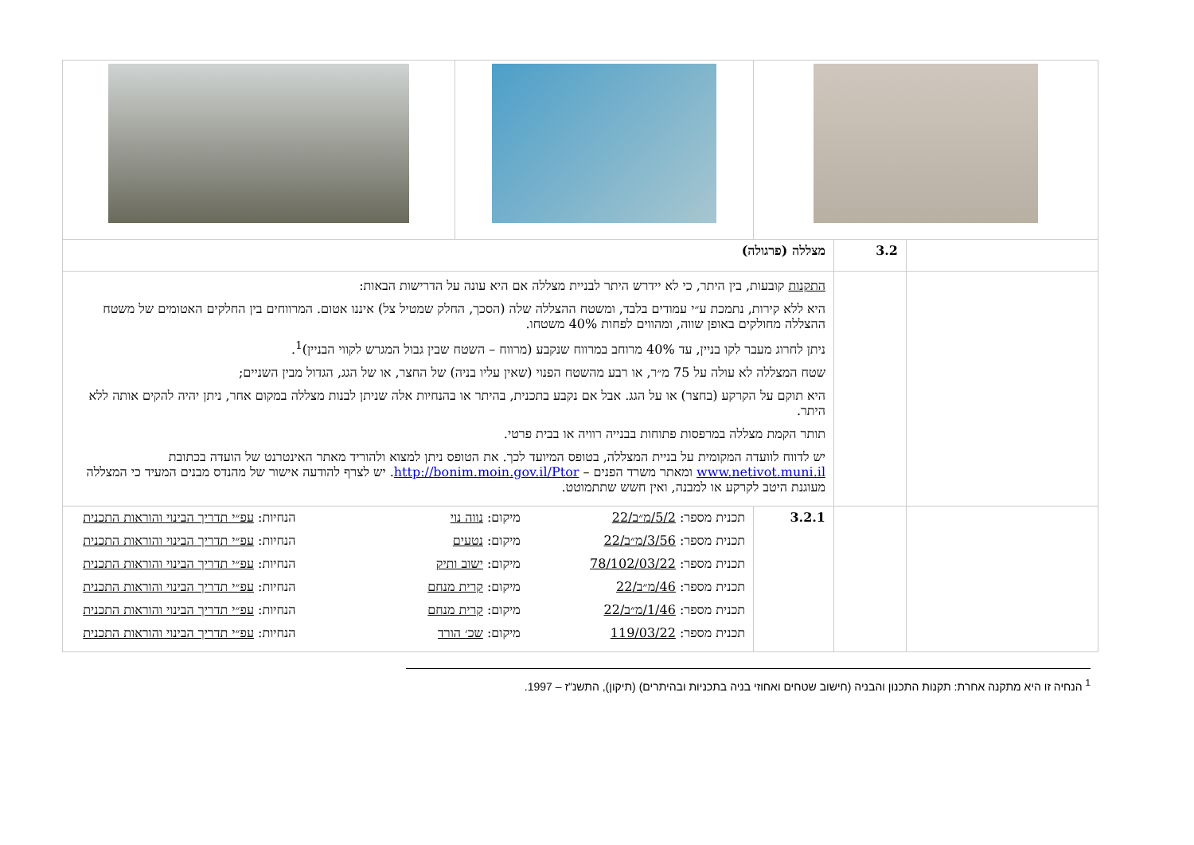| | 3.2 | מצללה (פרגולה) | | |
| | | התקנות קובעות, בין היתר, כי לא יידרש היתר לבניית מצללה אם היא עונה על הדרישות הבאות: היא ללא קירות, נתמכת ע״י עמודים בלבד, ומשטח ההצללה שלה (הסכך, החלק שמטיל צל) איננו אטום. המרווחים בין החלקים האטומים של משטח ההצללה מחולקים באופן שווה, ומהווים לפחות 40% משטחו. ניתן לחרוג מעבר לקו בניין, עד 40% מרוחב במרווח שנקבע (מרווח – השטח שבין גבול המגרש לקווי הבניין)<sup>1</sup>. שטח המצללה לא עולה על 75 מ״ר, או רבע מהשטח הפנוי (שאין עליו בניה) של החצר, או של הגג, הגדול מבין השניים; היא תוקם על הקרקע (בחצר) או על הגג. אבל אם נקבע בתכנית, בהיתר או בהנחיות אלה שניתן לבנות מצללה במקום אחר, ניתן יהיה להקים אותה ללא היתר. תותר הקמת מצללה במרפסות פתוחות בבנייה רוויה או בבית פרטי. יש לדווח לוועדה המקומית על בניית המצללה, בטופס המיועד לכך. את הטופס ניתן למצוא ולהוריד מאתר האינטרנט של הועדה בכתובת www.netivot.muni.il ומאתר משרד הפנים – http://bonim.moin.gov.il/Ptor . יש לצרף להודעה אישור של מהנדס מבנים המעיד כי המצללה מעוגנת היטב לקרקע או למבנה, ואין חשש שתתמוטט. | | |
| | | 3.2.1 | תכנית מספר: 5/2/מ״ב/22 מיקום: נווה נוי הנחיות: עפ״י תדריך הבינוי והוראות התכנית תכנית מספר: 3/56/מ״ב/22 מיקום: נטעים הנחיות: עפ״י תדריך הבינוי והוראות התכנית תכנית מספר: 78/102/03/22 מיקום: ישוב ותיק הנחיות: עפ״י תדריך הבינוי והוראות התכנית תכנית מספר: 46/מ״ב/22 מיקום: קרית מנחם הנחיות: עפ״י תדריך הבינוי והוראות התכנית תכנית מספר: 1/46/מ״ב/22 מיקום: קרית מנחם הנחיות: עפ״י תדריך הבינוי והוראות התכנית תכנית מספר: 119/03/22 מיקום: שכ׳ הורד הנחיות: עפ״י תדריך הבינוי והוראות התכנית | |
<sup>1</sup> הנחיה זו היא מתקנה אחרת: תקנות התכנון והבניה (חישוב שטחים ואחוזי בניה בתכניות ובהיתרים) (תיקון), התשנ"ז – 1997.